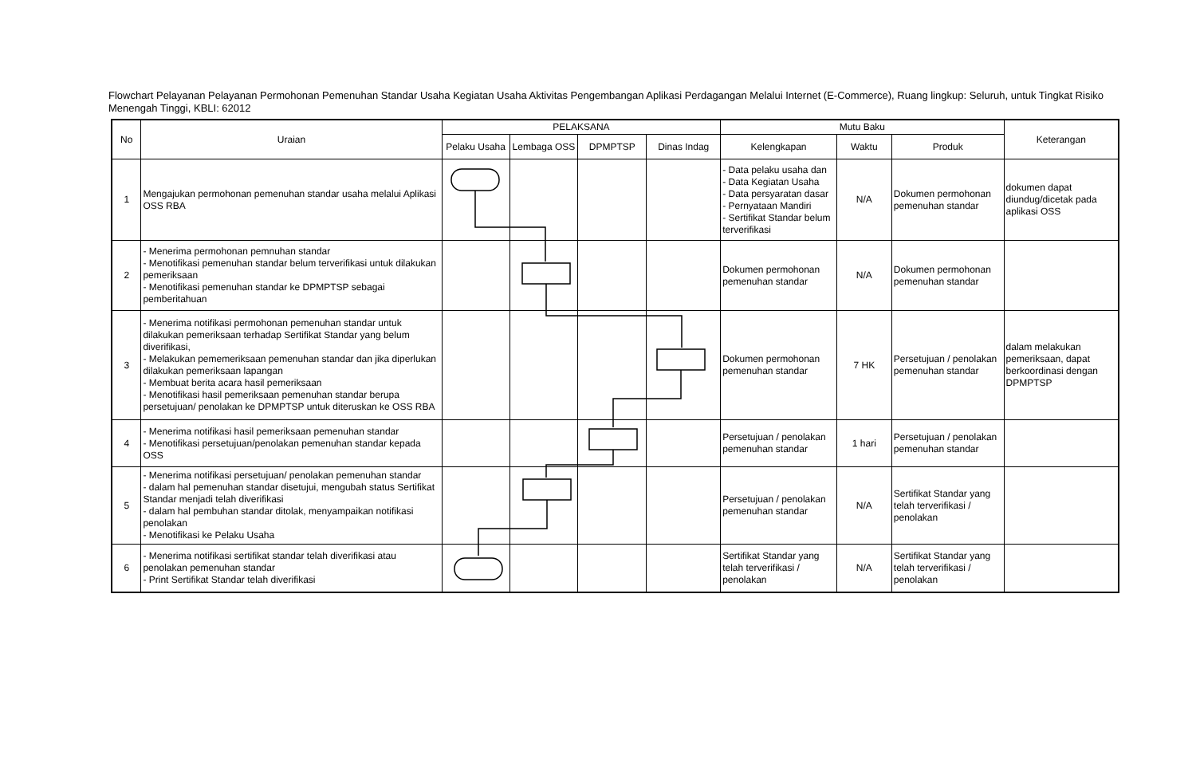Flowchart Pelayanan Pelayanan Permohonan Pemenuhan Standar Usaha Kegiatan Usaha Aktivitas Pengembangan Aplikasi Perdagangan Melalui Internet (E-Commerce), Ruang lingkup: Seluruh, untuk Tingkat Risiko Menengah Tinggi, KBLI: 62012
| No | Uraian | PELAKSANA | | | | Mutu Baku | | | Keterangan |
| --- | --- | --- | --- | --- | --- | --- | --- | --- | --- |
| | | Pelaku Usaha | Lembaga OSS | DPMPTSP | Dinas Indag | Kelengkapan | Waktu | Produk | |
| 1 | Mengajukan permohonan pemenuhan standar usaha melalui Aplikasi OSS RBA | | | | | - Data pelaku usaha dan - Data Kegiatan Usaha - Data persyaratan dasar - Pernyataan Mandiri - Sertifikat Standar belum terverifikasi | N/A | Dokumen permohonan pemenuhan standar | dokumen dapat diundug/dicetak pada aplikasi OSS |
| 2 | - Menerima permohonan pemnuhan standar - Menotifikasi pemenuhan standar belum terverifikasi untuk dilakukan pemeriksaan - Menotifikasi pemenuhan standar ke DPMPTSP sebagai pemberitahuan | | | | | Dokumen permohonan pemenuhan standar | N/A | Dokumen permohonan pemenuhan standar | |
| 3 | - Menerima notifikasi permohonan pemenuhan standar untuk dilakukan pemeriksaan terhadap Sertifikat Standar yang belum diverifikasi, - Melakukan pememeriksaan pemenuhan standar dan jika diperlukan dilakukan pemeriksaan lapangan - Membuat berita acara hasil pemeriksaan - Menotifikasi hasil pemeriksaan pemenuhan standar berupa persetujuan/ penolakan ke DPMPTSP untuk diteruskan ke OSS RBA | | | | | Dokumen permohonan pemenuhan standar | 7 HK | Persetujuan / penolakan pemenuhan standar | dalam melakukan pemeriksaan, dapat berkoordinasi dengan DPMPTSP |
| 4 | - Menerima notifikasi hasil pemeriksaan pemenuhan standar - Menotifikasi persetujuan/penolakan pemenuhan standar kepada OSS | | | | | Persetujuan / penolakan pemenuhan standar | 1 hari | Persetujuan / penolakan pemenuhan standar | |
| 5 | - Menerima notifikasi persetujuan/ penolakan pemenuhan standar - dalam hal pemenuhan standar disetujui, mengubah status Sertifikat Standar menjadi telah diverifikasi - dalam hal pembuhan standar ditolak, menyampaikan notifikasi penolakan - Menotifikasi ke Pelaku Usaha | | | | | Persetujuan / penolakan pemenuhan standar | N/A | Sertifikat Standar yang telah terverifikasi / penolakan | |
| 6 | - Menerima notifikasi sertifikat standar telah diverifikasi atau penolakan pemenuhan standar - Print Sertifikat Standar telah diverifikasi | | | | | Sertifikat Standar yang telah terverifikasi / penolakan | N/A | Sertifikat Standar yang telah terverifikasi / penolakan | |